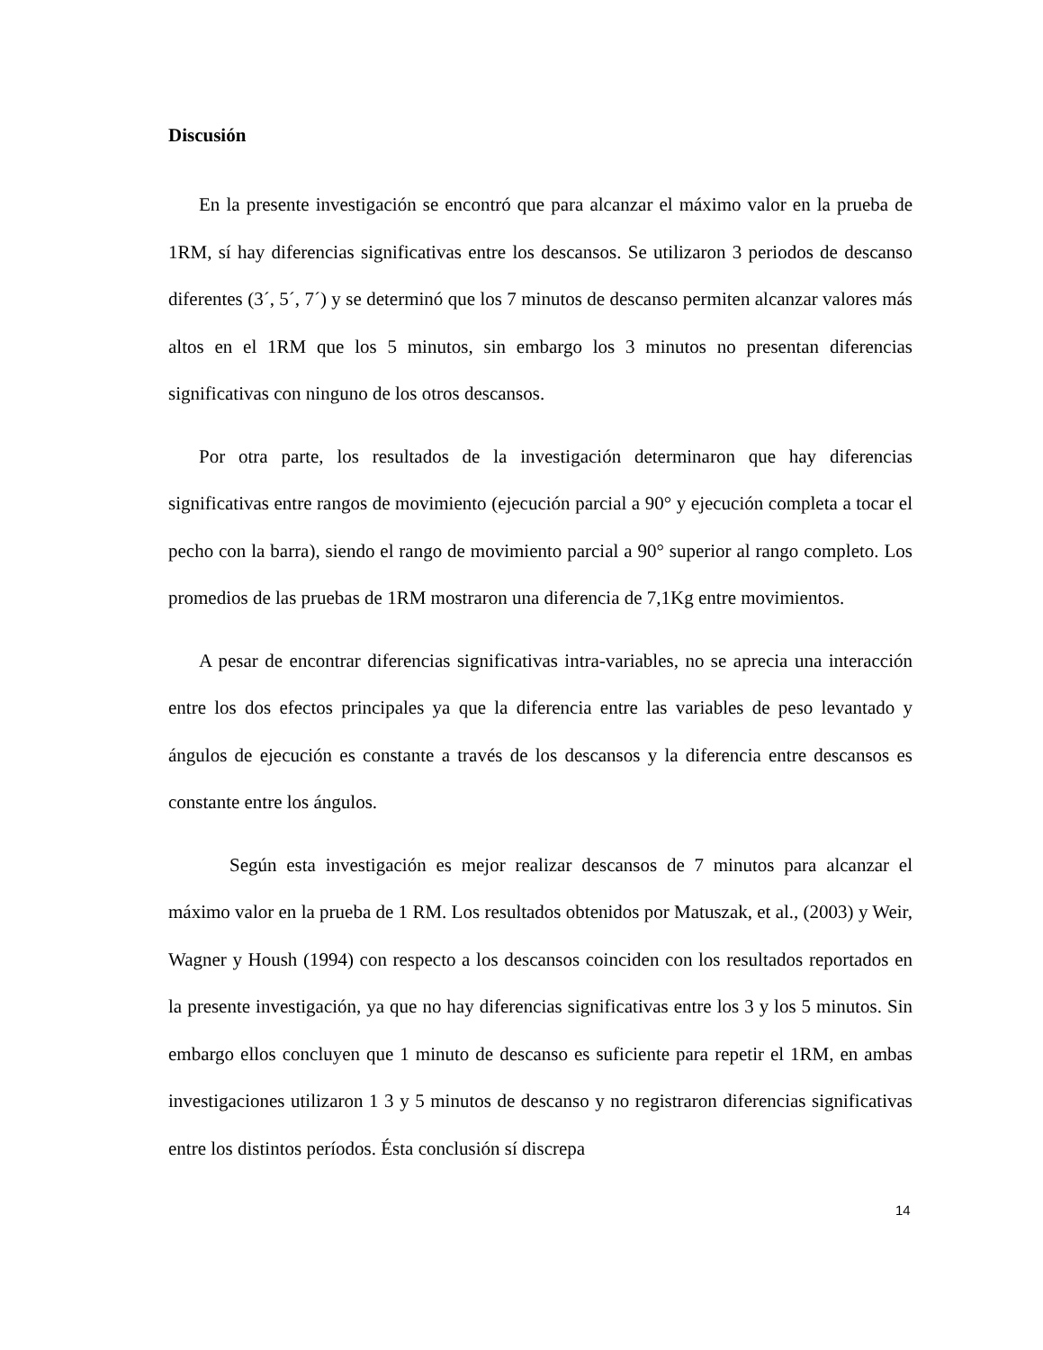Discusión
En la presente investigación se encontró que para alcanzar el máximo valor en la prueba de 1RM, sí hay diferencias significativas entre los descansos. Se utilizaron 3 periodos de descanso diferentes (3´, 5´, 7´) y se determinó que los 7 minutos de descanso permiten alcanzar valores más altos en el 1RM que los 5 minutos, sin embargo los 3 minutos no presentan diferencias significativas con ninguno de los otros descansos.
Por otra parte, los resultados de la investigación determinaron que hay diferencias significativas entre rangos de movimiento (ejecución parcial a 90° y ejecución completa a tocar el pecho con la barra), siendo el rango de movimiento parcial a 90° superior al rango completo. Los promedios de las pruebas de 1RM mostraron una diferencia de 7,1Kg entre movimientos.
A pesar de encontrar diferencias significativas intra-variables, no se aprecia una interacción entre los dos efectos principales ya que la diferencia entre las variables de peso levantado y ángulos de ejecución es constante a través de los descansos y la diferencia entre descansos es constante entre los ángulos.
Según esta investigación es mejor realizar descansos de 7 minutos para alcanzar el máximo valor en la prueba de 1 RM. Los resultados obtenidos por Matuszak, et al., (2003) y Weir, Wagner y Housh (1994) con respecto a los descansos coinciden con los resultados reportados en la presente investigación, ya que no hay diferencias significativas entre los 3 y los 5 minutos. Sin embargo ellos concluyen que 1 minuto de descanso es suficiente para repetir el 1RM, en ambas investigaciones utilizaron 1 3 y 5 minutos de descanso y no registraron diferencias significativas entre los distintos períodos. Ésta conclusión sí discrepa
14